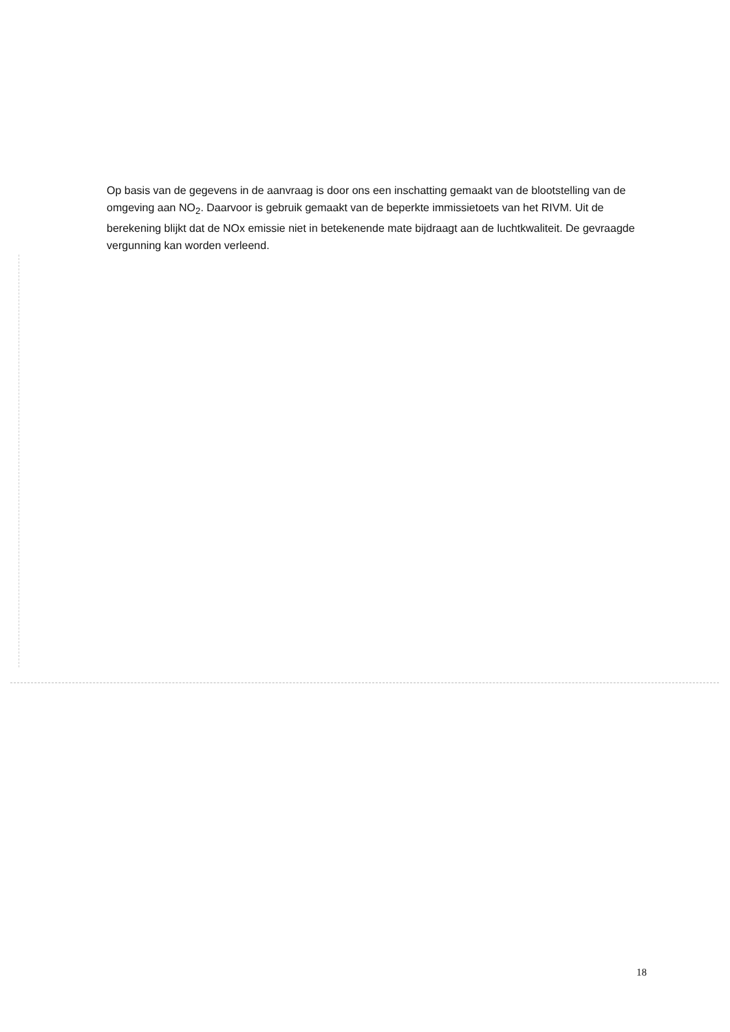Op basis van de gegevens in de aanvraag is door ons een inschatting gemaakt van de blootstelling van de omgeving aan NO<sub>2</sub>. Daarvoor is gebruik gemaakt van de beperkte immissietoets van het RIVM. Uit de berekening blijkt dat de NOx emissie niet in betekenende mate bijdraagt aan de luchtkwaliteit. De gevraagde vergunning kan worden verleend.
18